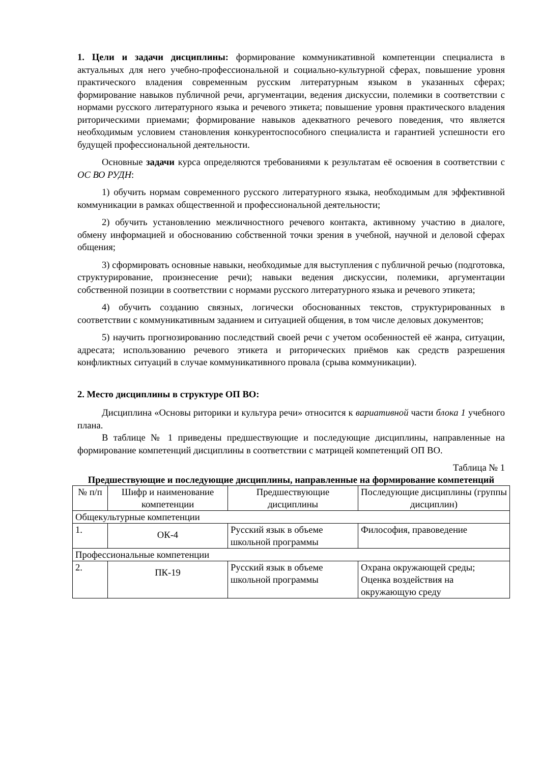1. Цели и задачи дисциплины: формирование коммуникативной компетенции специалиста в актуальных для него учебно-профессиональной и социально-культурной сферах, повышение уровня практического владения современным русским литературным языком в указанных сферах; формирование навыков публичной речи, аргументации, ведения дискуссии, полемики в соответствии с нормами русского литературного языка и речевого этикета; повышение уровня практического владения риторическими приемами; формирование навыков адекватного речевого поведения, что является необходимым условием становления конкурентоспособного специалиста и гарантией успешности его будущей профессиональной деятельности.
Основные задачи курса определяются требованиями к результатам её освоения в соответствии с ОС ВО РУДН:
1) обучить нормам современного русского литературного языка, необходимым для эффективной коммуникации в рамках общественной и профессиональной деятельности;
2) обучить установлению межличностного речевого контакта, активному участию в диалоге, обмену информацией и обоснованию собственной точки зрения в учебной, научной и деловой сферах общения;
3) сформировать основные навыки, необходимые для выступления с публичной речью (подготовка, структурирование, произнесение речи); навыки ведения дискуссии, полемики, аргументации собственной позиции в соответствии с нормами русского литературного языка и речевого этикета;
4) обучить созданию связных, логически обоснованных текстов, структурированных в соответствии с коммуникативным заданием и ситуацией общения, в том числе деловых документов;
5) научить прогнозированию последствий своей речи с учетом особенностей её жанра, ситуации, адресата; использованию речевого этикета и риторических приёмов как средств разрешения конфликтных ситуаций в случае коммуникативного провала (срыва коммуникации).
2. Место дисциплины в структуре ОП ВО:
Дисциплина «Основы риторики и культура речи» относится к вариативной части блока 1 учебного плана.
В таблице № 1 приведены предшествующие и последующие дисциплины, направленные на формирование компетенций дисциплины в соответствии с матрицей компетенций ОП ВО.
Таблица № 1
Предшествующие и последующие дисциплины, направленные на формирование компетенций
| № п/п | Шифр и наименование компетенции | Предшествующие дисциплины | Последующие дисциплины (группы дисциплин) |
| Общекультурные компетенции | | | |
| 1. | ОК-4 | Русский язык в объеме школьной программы | Философия, правоведение |
| Профессиональные компетенции | | | |
| 2. | ПК-19 | Русский язык в объеме школьной программы | Охрана окружающей среды; Оценка воздействия на окружающую среду |